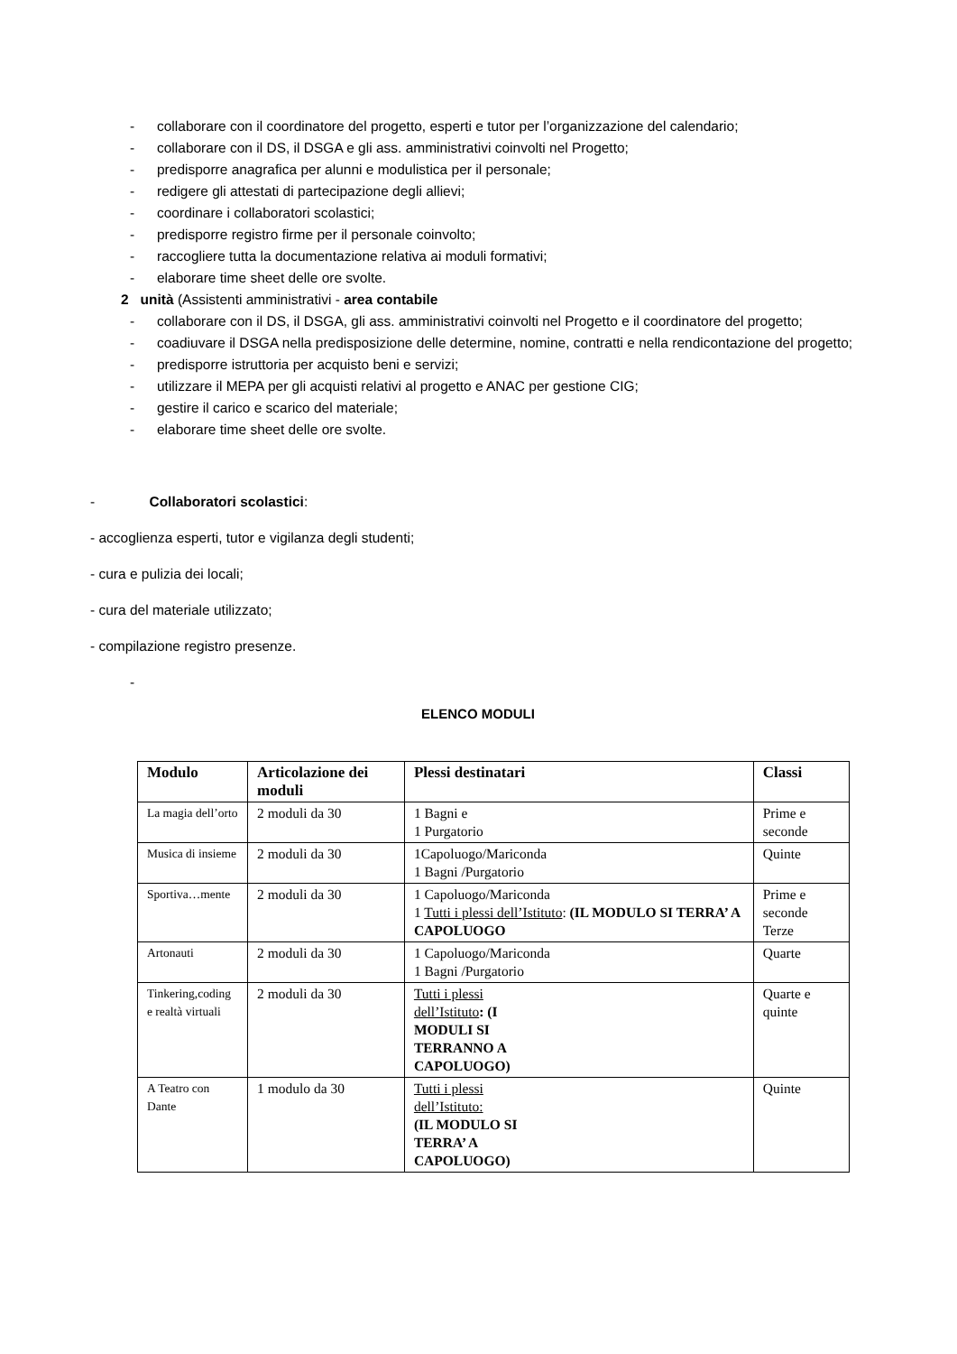- collaborare con il coordinatore del progetto, esperti e tutor per l’organizzazione del calendario;
- collaborare con il DS, il DSGA e gli ass. amministrativi coinvolti nel Progetto;
- predisporre anagrafica per alunni e modulistica per il personale;
- redigere gli attestati di partecipazione degli allievi;
- coordinare i collaboratori scolastici;
- predisporre registro firme per il personale coinvolto;
- raccogliere tutta la documentazione relativa ai moduli formativi;
- elaborare time sheet delle ore svolte.
2 unità (Assistenti amministrativi - area contabile
- collaborare con il DS, il DSGA, gli ass. amministrativi coinvolti nel Progetto e il coordinatore del progetto;
- coadiuvare il DSGA nella predisposizione delle determine, nomine, contratti e nella rendicontazione del progetto;
- predisporre istruttoria per acquisto beni e servizi;
- utilizzare il MEPA per gli acquisti relativi al progetto e ANAC per gestione CIG;
- gestire il carico e scarico del materiale;
- elaborare time sheet delle ore svolte.
- Collaboratori scolastici:
- accoglienza esperti, tutor e vigilanza degli studenti;
- cura e pulizia dei locali;
- cura del materiale utilizzato;
- compilazione registro presenze.
-
ELENCO MODULI
| Modulo | Articolazione dei moduli | Plessi destinatari | Classi |
| --- | --- | --- | --- |
| La magia dell’orto | 2 moduli da 30 | 1 Bagni e 1 Purgatorio | Prime e seconde |
| Musica di insieme | 2 moduli da 30 | 1Capoluogo/Mariconda 1 Bagni /Purgatorio | Quinte |
| Sportiva…mente | 2 moduli da 30 | 1 Capoluogo/Mariconda 1 Tutti i plessi dell’Istituto : (IL MODULO SI TERRA’ A CAPOLUOGO | Prime e seconde Terze |
| Artonauti | 2 moduli da 30 | 1 Capoluogo/Mariconda 1 Bagni /Purgatorio | Quarte |
| Tinkering,coding e realtà virtuali | 2 moduli da 30 | Tutti i plessi dell’Istituto : (I MODULI SI TERRANNO A CAPOLUOGO) | Quarte e quinte |
| A Teatro con Dante | 1 modulo da 30 | Tutti i plessi dell’Istituto: (IL MODULO SI TERRA’ A CAPOLUOGO) | Quinte |